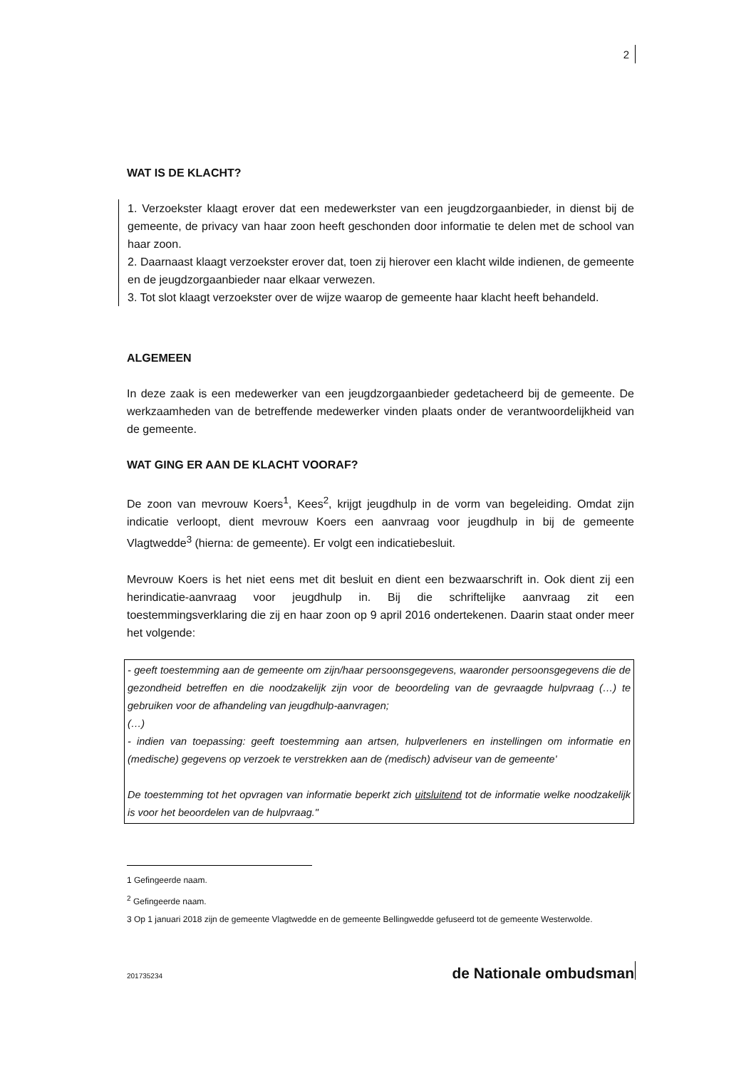2
WAT IS DE KLACHT?
1. Verzoekster klaagt erover dat een medewerkster van een jeugdzorgaanbieder, in dienst bij de gemeente, de privacy van haar zoon heeft geschonden door informatie te delen met de school van haar zoon.
2. Daarnaast klaagt verzoekster erover dat, toen zij hierover een klacht wilde indienen, de gemeente en de jeugdzorgaanbieder naar elkaar verwezen.
3. Tot slot klaagt verzoekster over de wijze waarop de gemeente haar klacht heeft behandeld.
ALGEMEEN
In deze zaak is een medewerker van een jeugdzorgaanbieder gedetacheerd bij de gemeente. De werkzaamheden van de betreffende medewerker vinden plaats onder de verantwoordelijkheid van de gemeente.
WAT GING ER AAN DE KLACHT VOORAF?
De zoon van mevrouw Koers<sup>1</sup>, Kees<sup>2</sup>, krijgt jeugdhulp in de vorm van begeleiding. Omdat zijn indicatie verloopt, dient mevrouw Koers een aanvraag voor jeugdhulp in bij de gemeente Vlagtwedde<sup>3</sup> (hierna: de gemeente). Er volgt een indicatiebesluit.
Mevrouw Koers is het niet eens met dit besluit en dient een bezwaarschrift in. Ook dient zij een herindicatie-aanvraag voor jeugdhulp in. Bij die schriftelijke aanvraag zit een toestemmingsverklaring die zij en haar zoon op 9 april 2016 ondertekenen. Daarin staat onder meer het volgende:
- geeft toestemming aan de gemeente om zijn/haar persoonsgegevens, waaronder persoonsgegevens die de gezondheid betreffen en die noodzakelijk zijn voor de beoordeling van de gevraagde hulpvraag (…) te gebruiken voor de afhandeling van jeugdhulp-aanvragen;
(…)
- indien van toepassing: geeft toestemming aan artsen, hulpverleners en instellingen om informatie en (medische) gegevens op verzoek te verstrekken aan de (medisch) adviseur van de gemeente'
De toestemming tot het opvragen van informatie beperkt zich uitsluitend tot de informatie welke noodzakelijk is voor het beoordelen van de hulpvraag."
1 Gefingeerde naam.
<sup>2</sup> Gefingeerde naam.
3 Op 1 januari 2018 zijn de gemeente Vlagtwedde en de gemeente Bellingwedde gefuseerd tot de gemeente Westerwolde.
201735234 de Nationale ombudsman